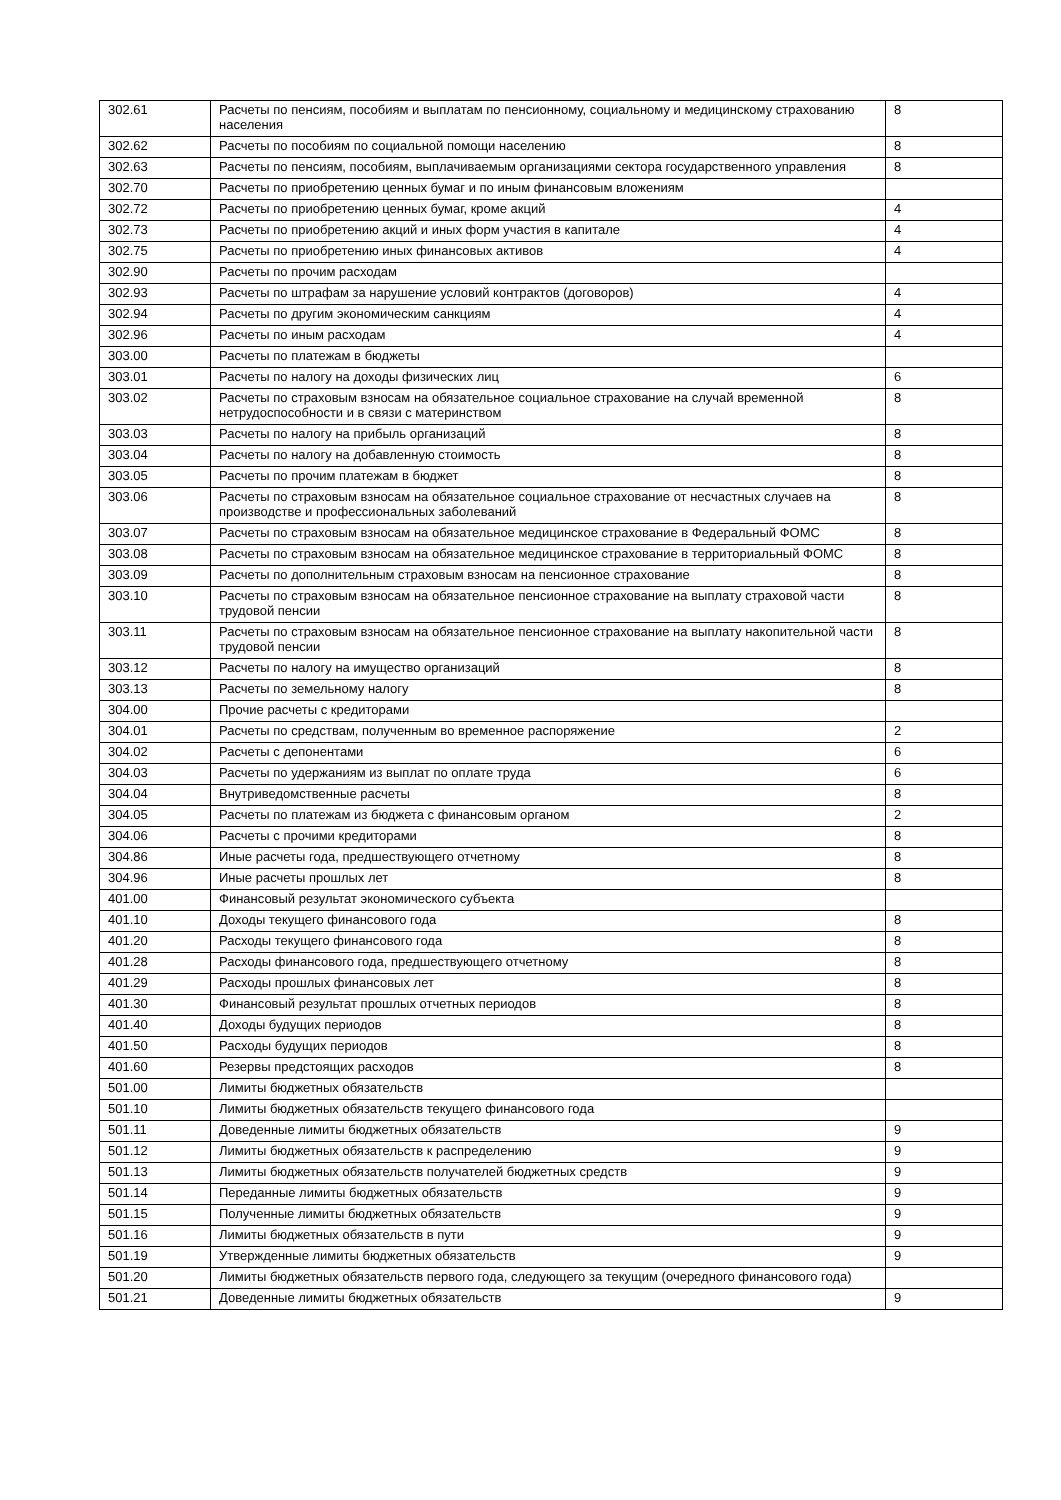| 302.61 | Расчеты по пенсиям, пособиям и выплатам по пенсионному, социальному и медицинскому страхованию населения | 8 |
| 302.62 | Расчеты по пособиям по социальной помощи населению | 8 |
| 302.63 | Расчеты по пенсиям, пособиям, выплачиваемым организациями сектора государственного управления | 8 |
| 302.70 | Расчеты по приобретению ценных бумаг и по иным финансовым вложениям | |
| 302.72 | Расчеты по приобретению ценных бумаг, кроме акций | 4 |
| 302.73 | Расчеты по приобретению акций и иных форм участия в капитале | 4 |
| 302.75 | Расчеты по приобретению иных финансовых активов | 4 |
| 302.90 | Расчеты по прочим расходам | |
| 302.93 | Расчеты по штрафам за нарушение условий контрактов (договоров) | 4 |
| 302.94 | Расчеты по другим экономическим санкциям | 4 |
| 302.96 | Расчеты по иным расходам | 4 |
| 303.00 | Расчеты по платежам в бюджеты | |
| 303.01 | Расчеты по налогу на доходы физических лиц | 6 |
| 303.02 | Расчеты по страховым взносам на обязательное социальное страхование на случай временной нетрудоспособности и в связи с материнством | 8 |
| 303.03 | Расчеты по налогу на прибыль организаций | 8 |
| 303.04 | Расчеты по налогу на добавленную стоимость | 8 |
| 303.05 | Расчеты по прочим платежам в бюджет | 8 |
| 303.06 | Расчеты по страховым взносам на обязательное социальное страхование от несчастных случаев на производстве и профессиональных заболеваний | 8 |
| 303.07 | Расчеты по страховым взносам на обязательное медицинское страхование в Федеральный ФОМС | 8 |
| 303.08 | Расчеты по страховым взносам на обязательное медицинское страхование в территориальный ФОМС | 8 |
| 303.09 | Расчеты по дополнительным страховым взносам на пенсионное страхование | 8 |
| 303.10 | Расчеты по страховым взносам на обязательное пенсионное страхование на выплату страховой части трудовой пенсии | 8 |
| 303.11 | Расчеты по страховым взносам на обязательное пенсионное страхование на выплату накопительной части трудовой пенсии | 8 |
| 303.12 | Расчеты по налогу на имущество организаций | 8 |
| 303.13 | Расчеты по земельному налогу | 8 |
| 304.00 | Прочие расчеты с кредиторами | |
| 304.01 | Расчеты по средствам, полученным во временное распоряжение | 2 |
| 304.02 | Расчеты с депонентами | 6 |
| 304.03 | Расчеты по удержаниям из выплат по оплате труда | 6 |
| 304.04 | Внутриведомственные расчеты | 8 |
| 304.05 | Расчеты по платежам из бюджета с финансовым органом | 2 |
| 304.06 | Расчеты с прочими кредиторами | 8 |
| 304.86 | Иные расчеты года, предшествующего отчетному | 8 |
| 304.96 | Иные расчеты прошлых лет | 8 |
| 401.00 | Финансовый результат экономического субъекта | |
| 401.10 | Доходы текущего финансового года | 8 |
| 401.20 | Расходы текущего финансового года | 8 |
| 401.28 | Расходы финансового года, предшествующего отчетному | 8 |
| 401.29 | Расходы прошлых финансовых лет | 8 |
| 401.30 | Финансовый результат прошлых отчетных периодов | 8 |
| 401.40 | Доходы будущих периодов | 8 |
| 401.50 | Расходы будущих периодов | 8 |
| 401.60 | Резервы предстоящих расходов | 8 |
| 501.00 | Лимиты бюджетных обязательств | |
| 501.10 | Лимиты бюджетных обязательств текущего финансового года | |
| 501.11 | Доведенные лимиты бюджетных обязательств | 9 |
| 501.12 | Лимиты бюджетных обязательств к распределению | 9 |
| 501.13 | Лимиты бюджетных обязательств получателей бюджетных средств | 9 |
| 501.14 | Переданные лимиты бюджетных обязательств | 9 |
| 501.15 | Полученные лимиты бюджетных обязательств | 9 |
| 501.16 | Лимиты бюджетных обязательств в пути | 9 |
| 501.19 | Утвержденные лимиты бюджетных обязательств | 9 |
| 501.20 | Лимиты бюджетных обязательств первого года, следующего за текущим (очередного финансового года) | |
| 501.21 | Доведенные лимиты бюджетных обязательств | 9 |